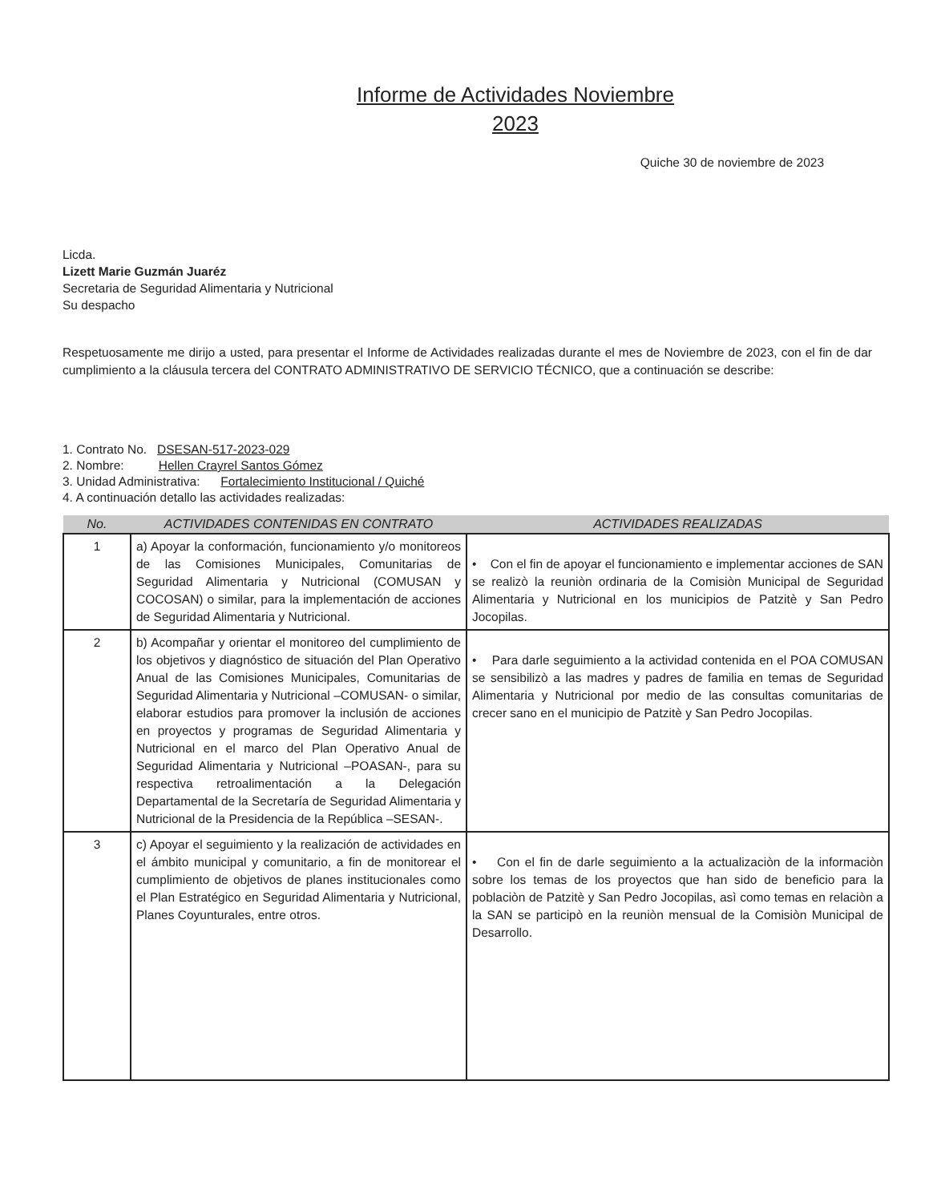Informe de Actividades Noviembre
2023
Quiche 30 de noviembre de 2023
Licda.
Lizett Marie Guzmán Juaréz
Secretaria de Seguridad Alimentaria y Nutricional
Su despacho
Respetuosamente me dirijo a usted, para presentar el Informe de Actividades realizadas durante el mes de Noviembre de 2023, con el fin de dar cumplimiento a la cláusula tercera del CONTRATO ADMINISTRATIVO DE SERVICIO TÉCNICO, que a continuación se describe:
1. Contrato No. DSESAN-517-2023-029
2. Nombre: Hellen Crayrel Santos Gómez
3. Unidad Administrativa: Fortalecimiento Institucional / Quiché
4. A continuación detallo las actividades realizadas:
| No. | ACTIVIDADES CONTENIDAS EN CONTRATO | ACTIVIDADES REALIZADAS |
| --- | --- | --- |
| 1 | a) Apoyar la conformación, funcionamiento y/o monitoreos de las Comisiones Municipales, Comunitarias de Seguridad Alimentaria y Nutricional (COMUSAN y COCOSAN) o similar, para la implementación de acciones de Seguridad Alimentaria y Nutricional. | • Con el fin de apoyar el funcionamiento e implementar acciones de SAN se realizò la reuniòn ordinaria de la Comisiòn Municipal de Seguridad Alimentaria y Nutricional en los municipios de Patzitè y San Pedro Jocopilas. |
| 2 | b) Acompañar y orientar el monitoreo del cumplimiento de los objetivos y diagnóstico de situación del Plan Operativo Anual de las Comisiones Municipales, Comunitarias de Seguridad Alimentaria y Nutricional –COMUSAN- o similar, elaborar estudios para promover la inclusión de acciones en proyectos y programas de Seguridad Alimentaria y Nutricional en el marco del Plan Operativo Anual de Seguridad Alimentaria y Nutricional –POASAN-, para su respectiva retroalimentación a la Delegación Departamental de la Secretaría de Seguridad Alimentaria y Nutricional de la Presidencia de la República –SESAN-. | • Para darle seguimiento a la actividad contenida en el POA COMUSAN se sensibilizò a las madres y padres de familia en temas de Seguridad Alimentaria y Nutricional por medio de las consultas comunitarias de crecer sano en el municipio de Patzitè y San Pedro Jocopilas. |
| 3 | c) Apoyar el seguimiento y la realización de actividades en el ámbito municipal y comunitario, a fin de monitorear el cumplimiento de objetivos de planes institucionales como el Plan Estratégico en Seguridad Alimentaria y Nutricional, Planes Coyunturales, entre otros. | • Con el fin de darle seguimiento a la actualizaciòn de la informaciòn sobre los temas de los proyectos que han sido de beneficio para la poblaciòn de Patzitè y San Pedro Jocopilas, asì como temas en relaciòn a la SAN se participò en la reuniòn mensual de la Comisiòn Municipal de Desarrollo. |